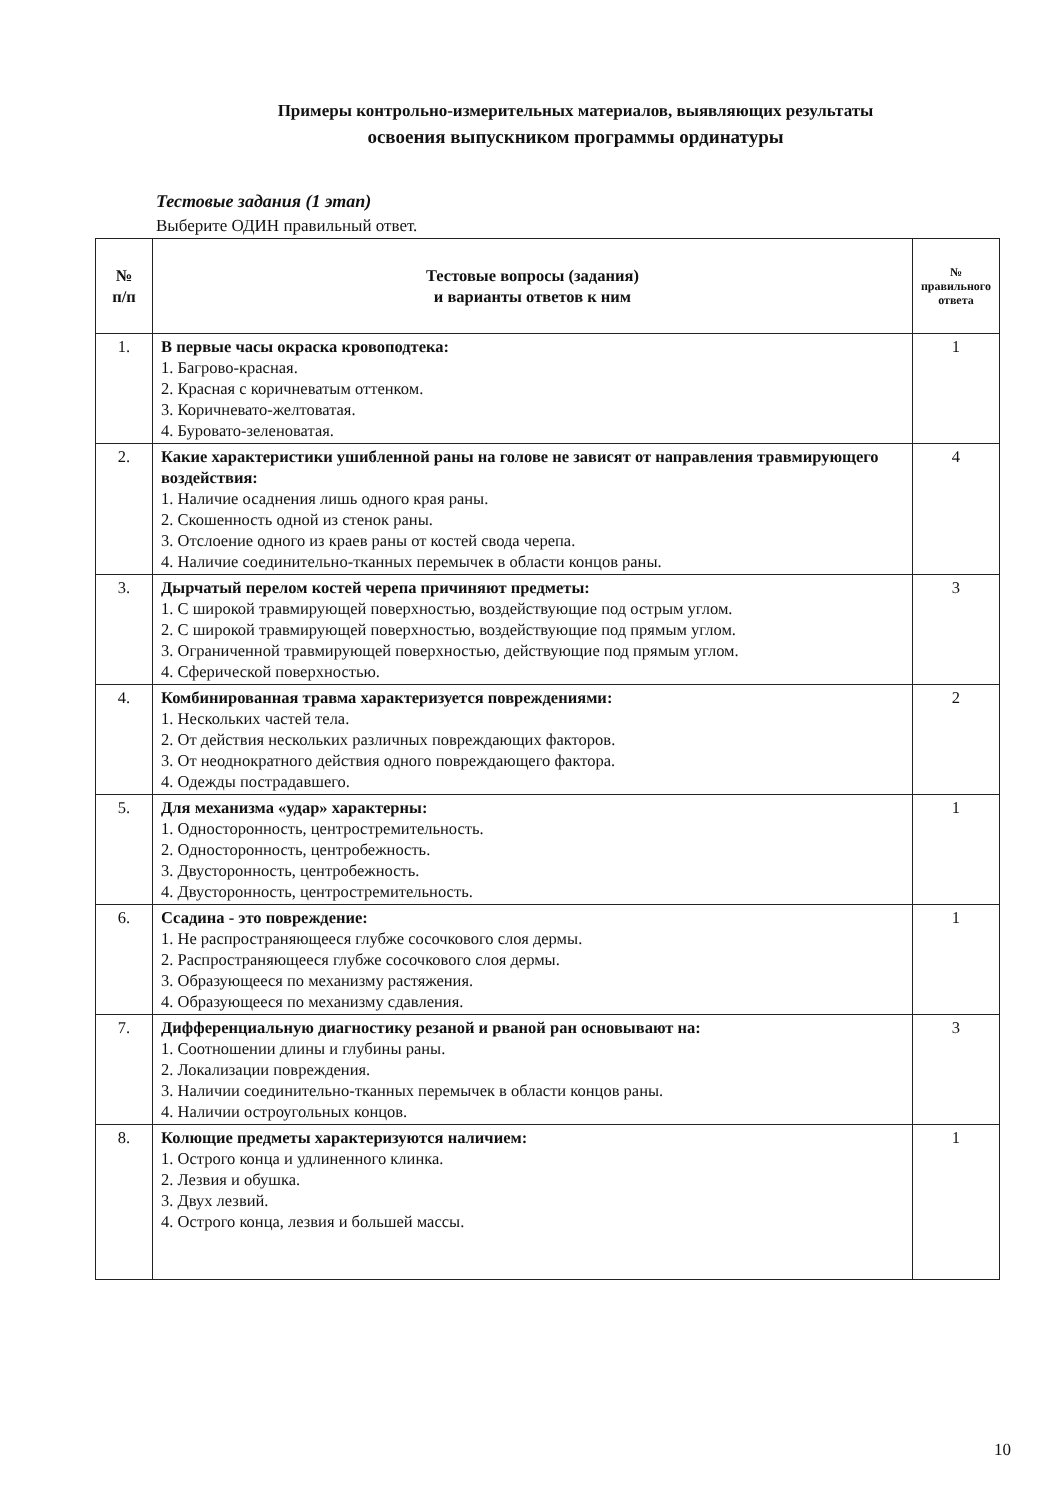Примеры контрольно-измерительных материалов, выявляющих результаты
освоения выпускником программы ординатуры
Тестовые задания (1 этап)
Выберите ОДИН правильный ответ.
| № п/п | Тестовые вопросы (задания) и варианты ответов к ним | № правильного ответа |
| --- | --- | --- |
| 1. | В первые часы окраска кровоподтека: 1. Багрово-красная. 2. Красная с коричневатым оттенком. 3. Коричневато-желтоватая. 4. Буровато-зеленоватая. | 1 |
| 2. | Какие характеристики ушибленной раны на голове не зависят от направления травмирующего воздействия: 1. Наличие осаднения лишь одного края раны. 2. Скошенность одной из стенок раны. 3. Отслоение одного из краев раны от костей свода черепа. 4. Наличие соединительно-тканных перемычек в области концов раны. | 4 |
| 3. | Дырчатый перелом костей черепа причиняют предметы: 1. С широкой травмирующей поверхностью, воздействующие под острым углом. 2. С широкой травмирующей поверхностью, воздействующие под прямым углом. 3. Ограниченной травмирующей поверхностью, действующие под прямым углом. 4. Сферической поверхностью. | 3 |
| 4. | Комбинированная травма характеризуется повреждениями: 1. Нескольких частей тела. 2. От действия нескольких различных повреждающих факторов. 3. От неоднократного действия одного повреждающего фактора. 4. Одежды пострадавшего. | 2 |
| 5. | Для механизма «удар» характерны: 1. Односторонность, центростремительность. 2. Односторонность, центробежность. 3. Двусторонность, центробежность. 4. Двусторонность, центростремительность. | 1 |
| 6. | Ссадина - это повреждение: 1. Не распространяющееся глубже сосочкового слоя дермы. 2. Распространяющееся глубже сосочкового слоя дермы. 3. Образующееся по механизму растяжения. 4. Образующееся по механизму сдавления. | 1 |
| 7. | Дифференциальную диагностику резаной и рваной ран основывают на: 1. Соотношении длины и глубины раны. 2. Локализации повреждения. 3. Наличии соединительно-тканных перемычек в области концов раны. 4. Наличии остроугольных концов. | 3 |
| 8. | Колющие предметы характеризуются наличием: 1. Острого конца и удлиненного клинка. 2. Лезвия и обушка. 3. Двух лезвий. 4. Острого конца, лезвия и большей массы. | 1 |
10